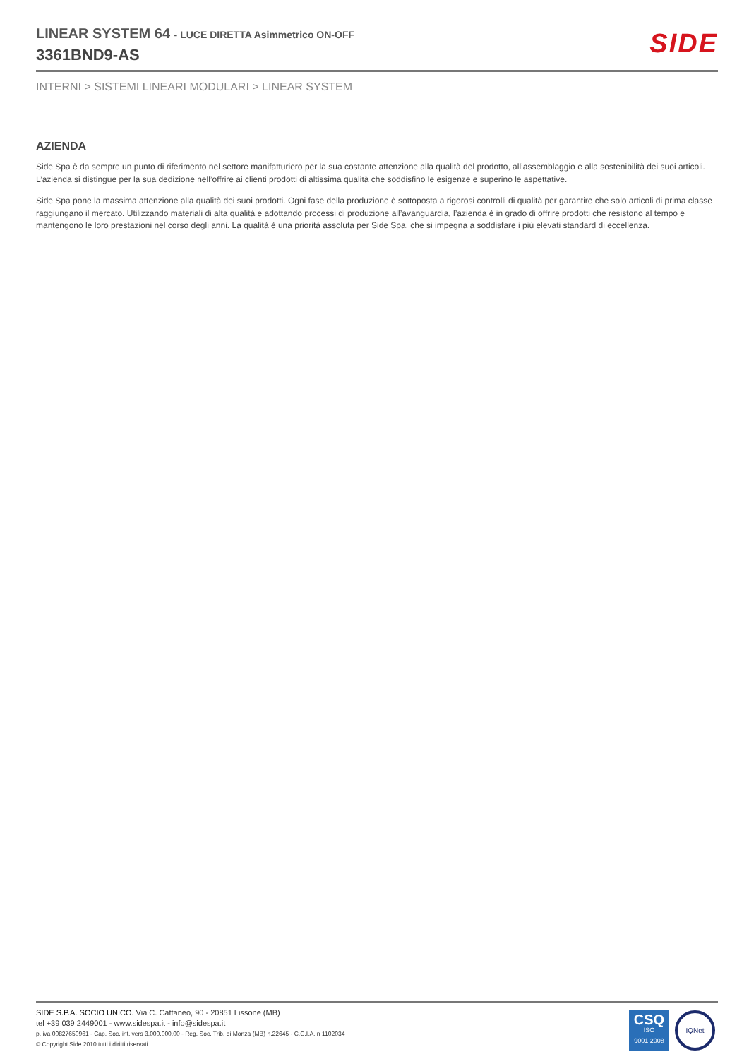LINEAR SYSTEM 64 - LUCE DIRETTA Asimmetrico ON-OFF
3361BND9-AS
SIDE
INTERNI > SISTEMI LINEARI MODULARI > LINEAR SYSTEM
AZIENDA
Side Spa è da sempre un punto di riferimento nel settore manifatturiero per la sua costante attenzione alla qualità del prodotto, all’assemblaggio e alla sostenibilità dei suoi articoli. L’azienda si distingue per la sua dedizione nell’offrire ai clienti prodotti di altissima qualità che soddisfino le esigenze e superino le aspettative.
Side Spa pone la massima attenzione alla qualità dei suoi prodotti. Ogni fase della produzione è sottoposta a rigorosi controlli di qualità per garantire che solo articoli di prima classe raggiungano il mercato. Utilizzando materiali di alta qualità e adottando processi di produzione all’avanguardia, l’azienda è in grado di offrire prodotti che resistono al tempo e mantengono le loro prestazioni nel corso degli anni. La qualità è una priorità assoluta per Side Spa, che si impegna a soddisfare i più elevati standard di eccellenza.
SIDE S.P.A. SOCIO UNICO. Via C. Cattaneo, 90 - 20851 Lissone (MB)
tel +39 039 2449001 - www.sidespa.it - info@sidespa.it
p. iva 00827650961 - Cap. Soc. int. vers 3.000.000,00 - Reg. Soc. Trib. di Monza (MB) n.22645 - C.C.I.A. n 1102034
© Copyright Side 2010 tutti i diritti riservati
CSQ
ISO
9001:2008
IQNet